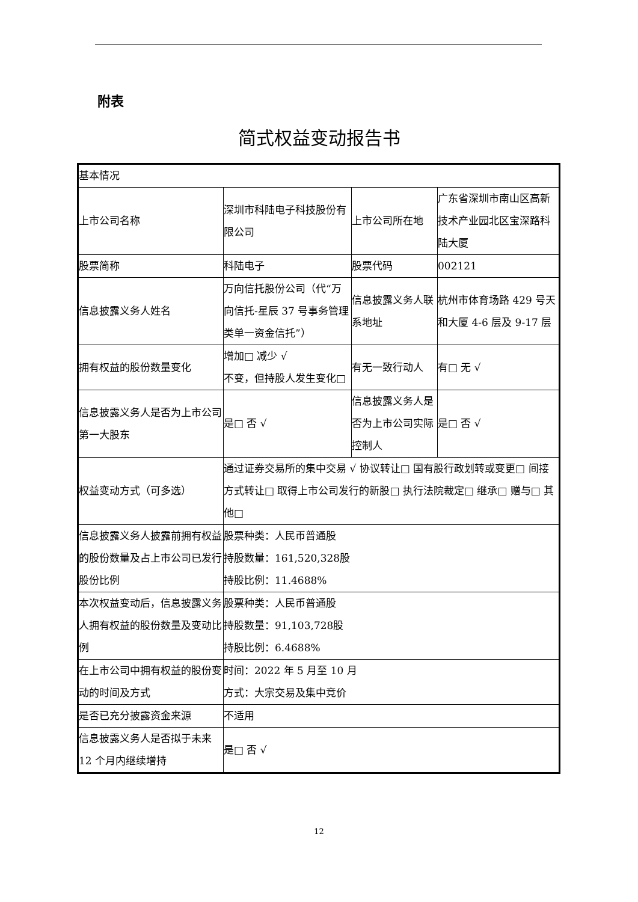附表
简式权益变动报告书
| 基本情况 | | | |
| 上市公司名称 | 深圳市科陆电子科技股份有限公司 | 上市公司所在地 | 广东省深圳市南山区高新技术产业园北区宝深路科陆大厦 |
| 股票简称 | 科陆电子 | 股票代码 | 002121 |
| 信息披露义务人姓名 | 万向信托股份公司（代“万向信托-星辰 37 号事务管理类单一资金信托”） | 信息披露义务人联系地址 | 杭州市体育场路 429 号天和大厦 4-6 层及 9-17 层 |
| 拥有权益的股份数量变化 | 增加□ 减少 √ 不变，但持股人发生变化□ | 有无一致行动人 | 有□ 无 √ |
| 信息披露义务人是否为上市公司第一大股东 | 是□ 否 √ | 信息披露义务人是否为上市公司实际控制人 | 是□ 否 √ |
| 权益变动方式（可多选） | 通过证券交易所的集中交易 √ 协议转让□ 国有股行政划转或变更□ 间接方式转让□ 取得上市公司发行的新股□ 执行法院裁定□ 继承□ 赠与□ 其他□ | | |
| 信息披露义务人披露前拥有权益的股份数量及占上市公司已发行股份比例 | 股票种类：人民币普通股 持股数量：161,520,328股 持股比例：11.4688% | | |
| 本次权益变动后，信息披露义务人拥有权益的股份数量及变动比例 | 股票种类：人民币普通股 持股数量：91,103,728股 持股比例：6.4688% | | |
| 在上市公司中拥有权益的股份变动的时间及方式 | 时间：2022 年 5 月至 10 月 方式：大宗交易及集中竞价 | | |
| 是否已充分披露资金来源 | 不适用 | | |
| 信息披露义务人是否拟于未来 12 个月内继续增持 | 是□ 否 √ | | |
12